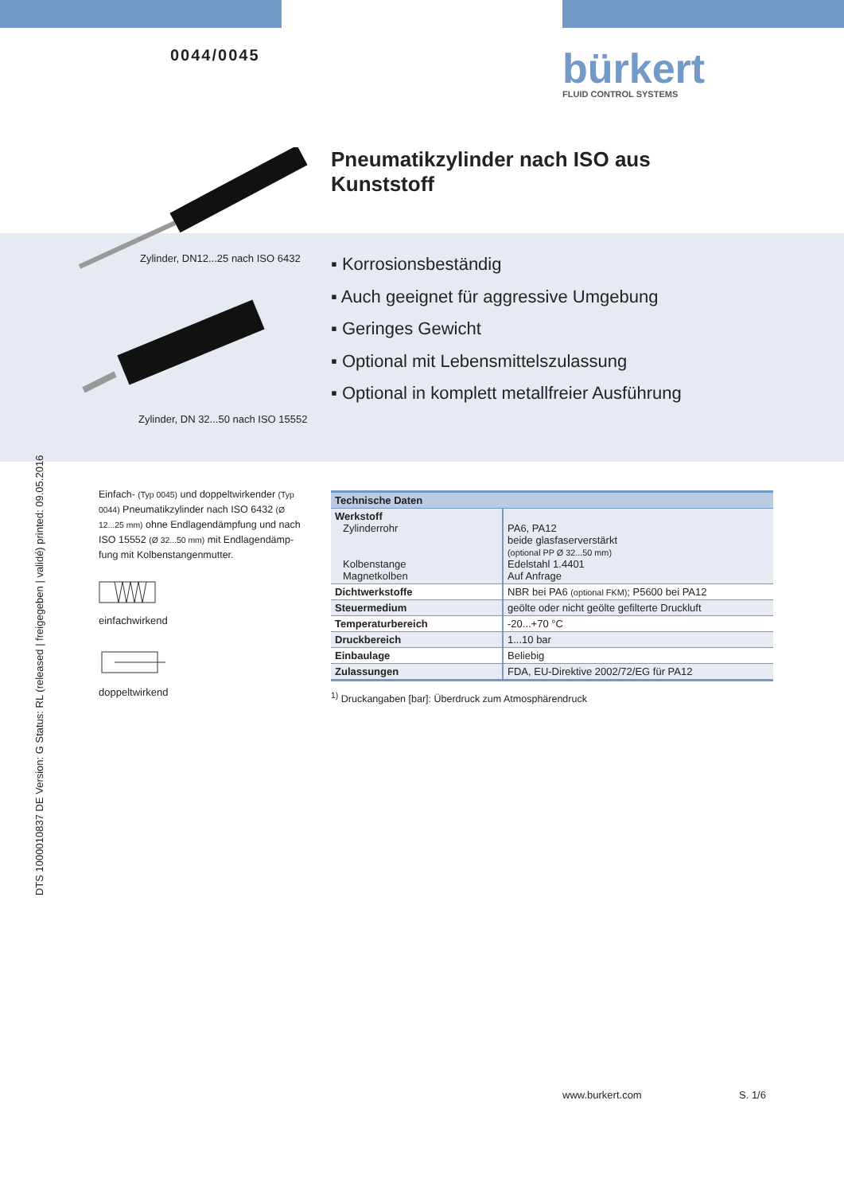0044/0045
bürkert
FLUID CONTROL SYSTEMS
Pneumatikzylinder nach ISO aus
Kunststoff
Zylinder, DN12...25 nach ISO 6432
Zylinder, DN 32...50 nach ISO 15552
▪ Korrosionsbeständig
▪ Auch geeignet für aggressive Umgebung
▪ Geringes Gewicht
▪ Optional mit Lebensmittelszulassung
▪ Optional in komplett metallfreier Ausführung
DTS 1000010837 DE Version: G Status: RL (released | freigegeben | validé) printed: 09.05.2016
Einfach- (Typ 0045) und doppeltwirkender (Typ 0044) Pneumatikzylinder nach ISO 6432 (Ø 12...25 mm) ohne Endlagendämpfung und nach ISO 15552 (Ø 32...50 mm) mit Endlagendämp-fung mit Kolbenstangenmutter.
einfachwirkend
doppeltwirkend
| Technische Daten | |
| Werkstoff Zylinderrohr Kolbenstange Magnetkolben | PA6, PA12 beide glasfaserverstärkt (optional PP Ø 32...50 mm) Edelstahl 1.4401 Auf Anfrage |
| Dichtwerkstoffe | NBR bei PA6 (optional FKM) ; P5600 bei PA12 |
| Steuermedium | geölte oder nicht geölte gefilterte Druckluft |
| Temperaturbereich | -20...+70 °C |
| Druckbereich | 1...10 bar |
| Einbaulage | Beliebig |
| Zulassungen | FDA, EU-Direktive 2002/72/EG für PA12 |
<sup>1)</sup> Druckangaben [bar]: Überdruck zum Atmosphärendruck
www.burkert.com S. 1/6